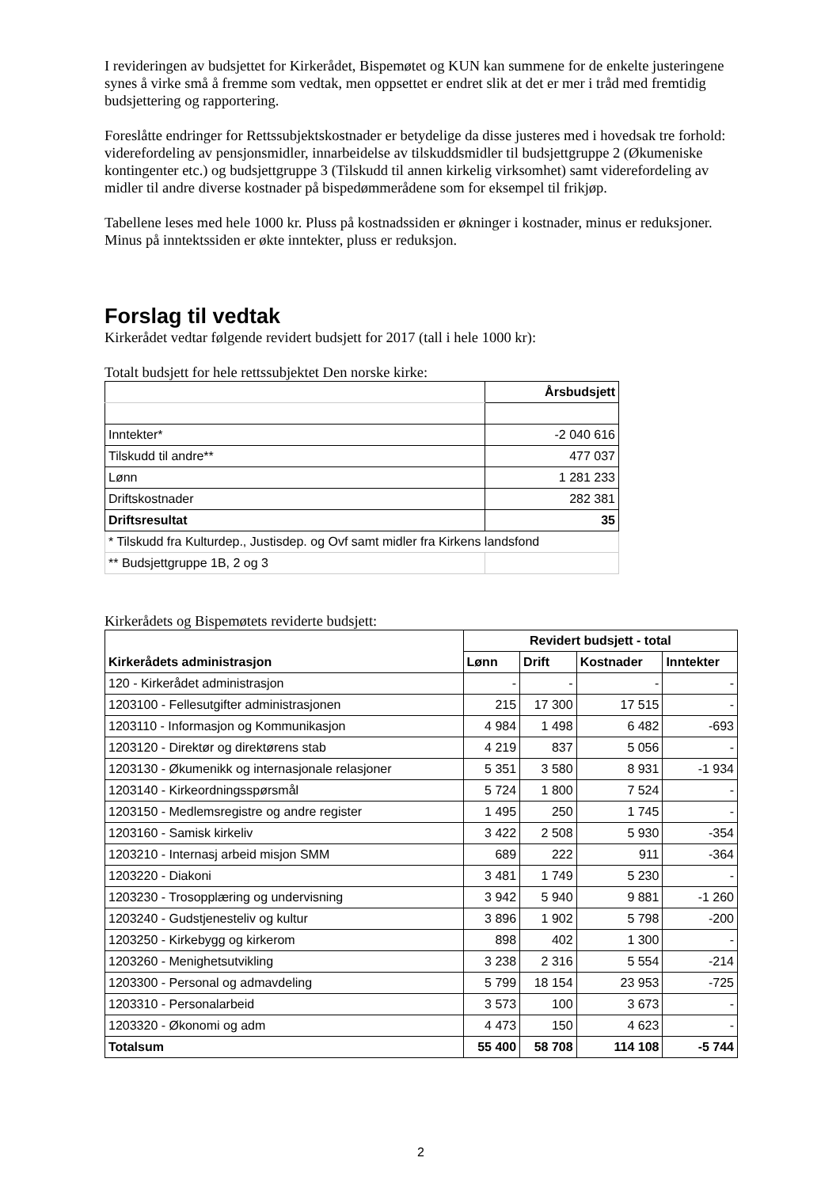I revideringen av budsjettet for Kirkerådet, Bispemøtet og KUN kan summene for de enkelte justeringene synes å virke små å fremme som vedtak, men oppsettet er endret slik at det er mer i tråd med fremtidig budsjettering og rapportering.
Foreslåtte endringer for Rettssubjektskostnader er betydelige da disse justeres med i hovedsak tre forhold: viderefordeling av pensjonsmidler, innarbeidelse av tilskuddsmidler til budsjettgruppe 2 (Økumeniske kontingenter etc.) og budsjettgruppe 3 (Tilskudd til annen kirkelig virksomhet) samt viderefordeling av midler til andre diverse kostnader på bispedømmerådene som for eksempel til frikjøp.
Tabellene leses med hele 1000 kr. Pluss på kostnadssiden er økninger i kostnader, minus er reduksjoner. Minus på inntektssiden er økte inntekter, pluss er reduksjon.
Forslag til vedtak
Kirkerådet vedtar følgende revidert budsjett for 2017 (tall i hele 1000 kr):
Totalt budsjett for hele rettssubjektet Den norske kirke:
| | Årsbudsjett |
| Inntekter* | -2 040 616 |
| Tilskudd til andre** | 477 037 |
| Lønn | 1 281 233 |
| Driftskostnader | 282 381 |
| Driftsresultat | 35 |
| * Tilskudd fra Kulturdep., Justisdep. og Ovf samt midler fra Kirkens landsfond | |
| ** Budsjettgruppe 1B, 2 og 3 | |
Kirkerådets og Bispemøtets reviderte budsjett:
| | Revidert budsjett - total | | | |
| Kirkerådets administrasjon | Lønn | Drift | Kostnader | Inntekter |
| 120 - Kirkerådet administrasjon | - | - | - | - |
| 1203100 - Fellesutgifter administrasjonen | 215 | 17 300 | 17 515 | - |
| 1203110 - Informasjon og Kommunikasjon | 4 984 | 1 498 | 6 482 | -693 |
| 1203120 - Direktør og direktørens stab | 4 219 | 837 | 5 056 | - |
| 1203130 - Økumenikk og internasjonale relasjoner | 5 351 | 3 580 | 8 931 | -1 934 |
| 1203140 - Kirkeordningsspørsmål | 5 724 | 1 800 | 7 524 | - |
| 1203150 - Medlemsregistre og andre register | 1 495 | 250 | 1 745 | - |
| 1203160 - Samisk kirkeliv | 3 422 | 2 508 | 5 930 | -354 |
| 1203210 - Internasj arbeid misjon SMM | 689 | 222 | 911 | -364 |
| 1203220 - Diakoni | 3 481 | 1 749 | 5 230 | - |
| 1203230 - Trosopplæring og undervisning | 3 942 | 5 940 | 9 881 | -1 260 |
| 1203240 - Gudstjenesteliv og kultur | 3 896 | 1 902 | 5 798 | -200 |
| 1203250 - Kirkebygg og kirkerom | 898 | 402 | 1 300 | - |
| 1203260 - Menighetsutvikling | 3 238 | 2 316 | 5 554 | -214 |
| 1203300 - Personal og admavdeling | 5 799 | 18 154 | 23 953 | -725 |
| 1203310 - Personalarbeid | 3 573 | 100 | 3 673 | - |
| 1203320 - Økonomi og adm | 4 473 | 150 | 4 623 | - |
| Totalsum | 55 400 | 58 708 | 114 108 | -5 744 |
2